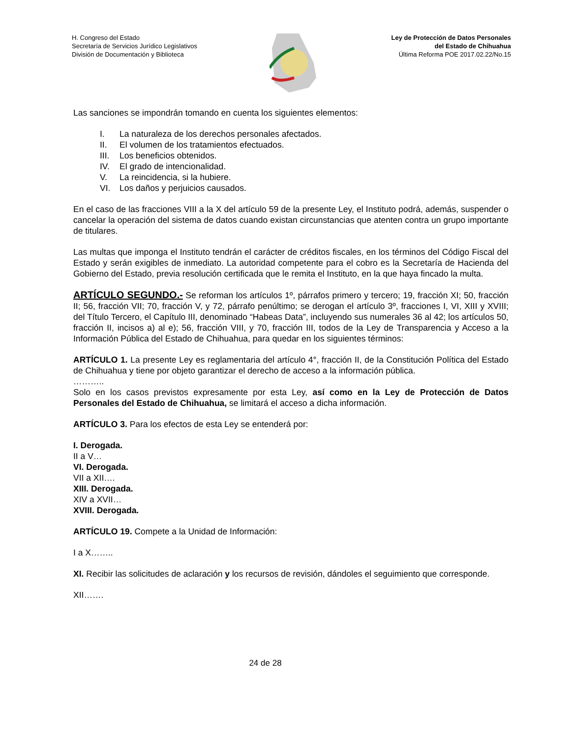H. Congreso del Estado
Secretaría de Servicios Jurídico Legislativos
División de Documentación y Biblioteca
Ley de Protección de Datos Personales
del Estado de Chihuahua
Última Reforma POE 2017.02.22/No.15
Las sanciones se impondrán tomando en cuenta los siguientes elementos:
I. La naturaleza de los derechos personales afectados.
II. El volumen de los tratamientos efectuados.
III. Los beneficios obtenidos.
IV. El grado de intencionalidad.
V. La reincidencia, si la hubiere.
VI. Los daños y perjuicios causados.
En el caso de las fracciones VIII a la X del artículo 59 de la presente Ley, el Instituto podrá, además, suspender o cancelar la operación del sistema de datos cuando existan circunstancias que atenten contra un grupo importante de titulares.
Las multas que imponga el Instituto tendrán el carácter de créditos fiscales, en los términos del Código Fiscal del Estado y serán exigibles de inmediato. La autoridad competente para el cobro es la Secretaría de Hacienda del Gobierno del Estado, previa resolución certificada que le remita el Instituto, en la que haya fincado la multa.
ARTÍCULO SEGUNDO.- Se reforman los artículos 1º, párrafos primero y tercero; 19, fracción XI; 50, fracción II; 56, fracción VII; 70, fracción V, y 72, párrafo penúltimo; se derogan el artículo 3º, fracciones I, VI, XIII y XVIII; del Título Tercero, el Capítulo III, denominado “Habeas Data”, incluyendo sus numerales 36 al 42; los artículos 50, fracción II, incisos a) al e); 56, fracción VIII, y 70, fracción III, todos de la Ley de Transparencia y Acceso a la Información Pública del Estado de Chihuahua, para quedar en los siguientes términos:
ARTÍCULO 1. La presente Ley es reglamentaria del artículo 4°, fracción II, de la Constitución Política del Estado de Chihuahua y tiene por objeto garantizar el derecho de acceso a la información pública.
………..
Solo en los casos previstos expresamente por esta Ley, así como en la Ley de Protección de Datos Personales del Estado de Chihuahua, se limitará el acceso a dicha información.
ARTÍCULO 3. Para los efectos de esta Ley se entenderá por:
I. Derogada.
II a V…
VI. Derogada.
VII a XII….
XIII. Derogada.
XIV a XVII…
XVIII. Derogada.
ARTÍCULO 19. Compete a la Unidad de Información:
I a X……..
XI. Recibir las solicitudes de aclaración y los recursos de revisión, dándoles el seguimiento que corresponde.
XII…….
24 de 28